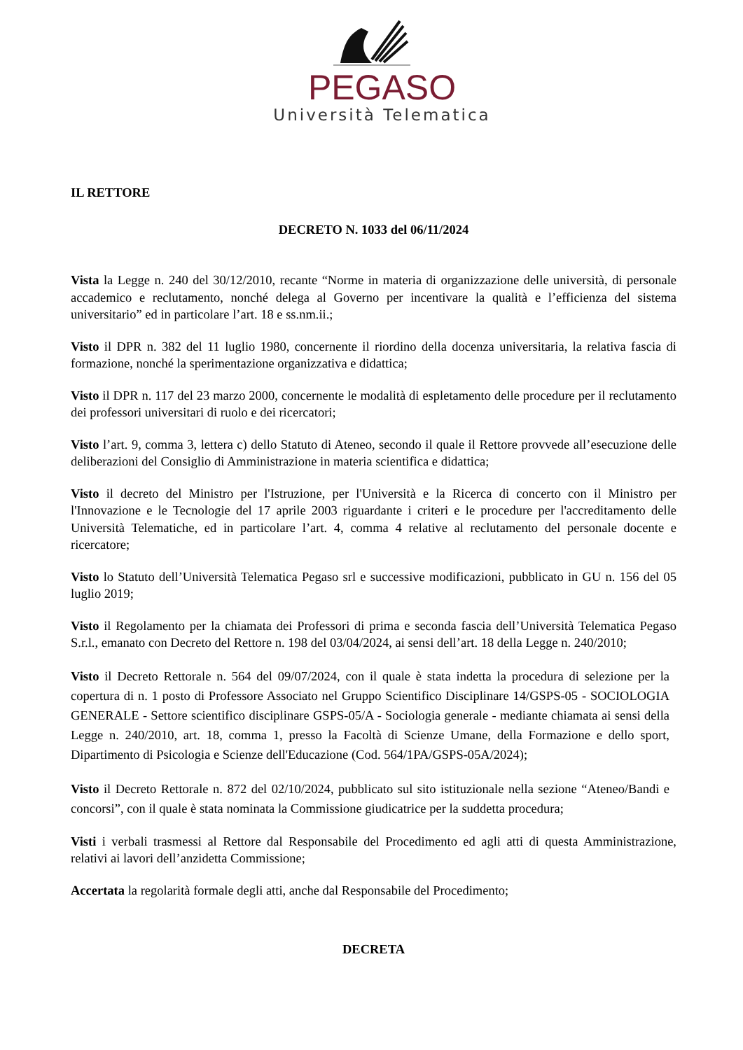PEGASO
Università Telematica
IL RETTORE
DECRETO N. 1033 del 06/11/2024
Vista la Legge n. 240 del 30/12/2010, recante “Norme in materia di organizzazione delle università, di personale accademico e reclutamento, nonché delega al Governo per incentivare la qualità e l’efficienza del sistema universitario” ed in particolare l’art. 18 e ss.nm.ii.;
Visto il DPR n. 382 del 11 luglio 1980, concernente il riordino della docenza universitaria, la relativa fascia di formazione, nonché la sperimentazione organizzativa e didattica;
Visto il DPR n. 117 del 23 marzo 2000, concernente le modalità di espletamento delle procedure per il reclutamento dei professori universitari di ruolo e dei ricercatori;
Visto l’art. 9, comma 3, lettera c) dello Statuto di Ateneo, secondo il quale il Rettore provvede all’esecuzione delle deliberazioni del Consiglio di Amministrazione in materia scientifica e didattica;
Visto il decreto del Ministro per l'Istruzione, per l'Università e la Ricerca di concerto con il Ministro per l'Innovazione e le Tecnologie del 17 aprile 2003 riguardante i criteri e le procedure per l'accreditamento delle Università Telematiche, ed in particolare l’art. 4, comma 4 relative al reclutamento del personale docente e ricercatore;
Visto lo Statuto dell’Università Telematica Pegaso srl e successive modificazioni, pubblicato in GU n. 156 del 05 luglio 2019;
Visto il Regolamento per la chiamata dei Professori di prima e seconda fascia dell’Università Telematica Pegaso S.r.l., emanato con Decreto del Rettore n. 198 del 03/04/2024, ai sensi dell’art. 18 della Legge n. 240/2010;
Visto il Decreto Rettorale n. 564 del 09/07/2024, con il quale è stata indetta la procedura di selezione per la copertura di n. 1 posto di Professore Associato nel Gruppo Scientifico Disciplinare 14/GSPS-05 - SOCIOLOGIA GENERALE - Settore scientifico disciplinare GSPS-05/A - Sociologia generale - mediante chiamata ai sensi della Legge n. 240/2010, art. 18, comma 1, presso la Facoltà di Scienze Umane, della Formazione e dello sport, Dipartimento di Psicologia e Scienze dell'Educazione (Cod. 564/1PA/GSPS-05A/2024);
Visto il Decreto Rettorale n. 872 del 02/10/2024, pubblicato sul sito istituzionale nella sezione “Ateneo/Bandi e concorsi”, con il quale è stata nominata la Commissione giudicatrice per la suddetta procedura;
Visti i verbali trasmessi al Rettore dal Responsabile del Procedimento ed agli atti di questa Amministrazione, relativi ai lavori dell’anzidetta Commissione;
Accertata la regolarità formale degli atti, anche dal Responsabile del Procedimento;
DECRETA